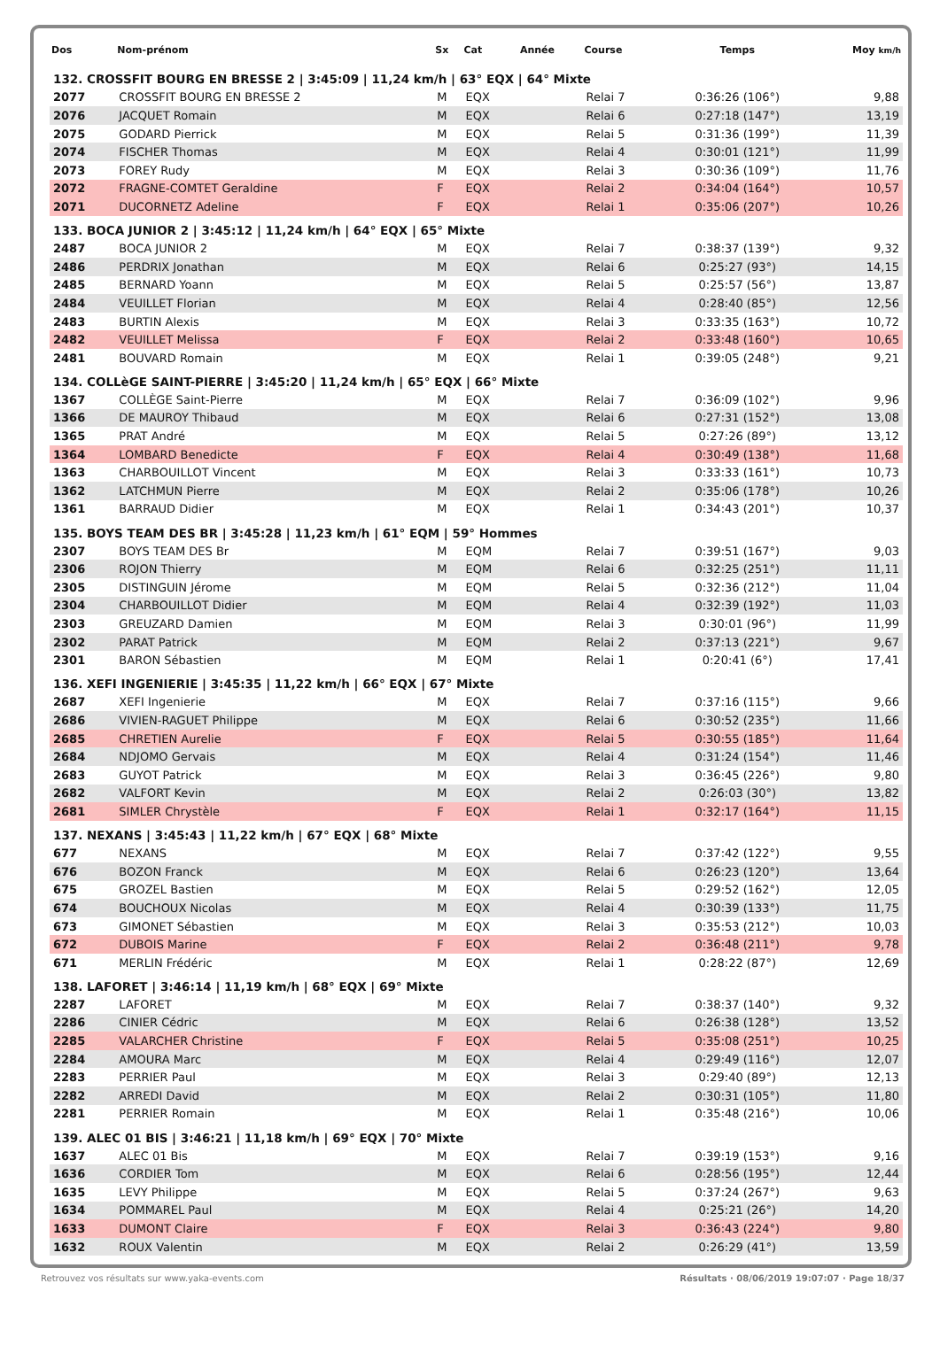| Dos | Nom-prénom | Sx | Cat | Année | Course | Temps | Moy km/h |
| --- | --- | --- | --- | --- | --- | --- | --- |
| 132. CROSSFIT BOURG EN BRESSE 2 / 3:45:09 / 11,24 km/h / 63° EQX / 64° Mixte | | | | | | | |
| 2077 | CROSSFIT BOURG EN BRESSE 2 | M | EQX | | Relai 7 | 0:36:26 (106°) | 9,88 |
| 2076 | JACQUET Romain | M | EQX | | Relai 6 | 0:27:18 (147°) | 13,19 |
| 2075 | GODARD Pierrick | M | EQX | | Relai 5 | 0:31:36 (199°) | 11,39 |
| 2074 | FISCHER Thomas | M | EQX | | Relai 4 | 0:30:01 (121°) | 11,99 |
| 2073 | FOREY Rudy | M | EQX | | Relai 3 | 0:30:36 (109°) | 11,76 |
| 2072 | FRAGNE-COMTET Geraldine | F | EQX | | Relai 2 | 0:34:04 (164°) | 10,57 |
| 2071 | DUCORNETZ Adeline | F | EQX | | Relai 1 | 0:35:06 (207°) | 10,26 |
| 133. BOCA JUNIOR 2 / 3:45:12 / 11,24 km/h / 64° EQX / 65° Mixte | | | | | | | |
| 2487 | BOCA JUNIOR 2 | M | EQX | | Relai 7 | 0:38:37 (139°) | 9,32 |
| 2486 | PERDRIX Jonathan | M | EQX | | Relai 6 | 0:25:27 (93°) | 14,15 |
| 2485 | BERNARD Yoann | M | EQX | | Relai 5 | 0:25:57 (56°) | 13,87 |
| 2484 | VEUILLET Florian | M | EQX | | Relai 4 | 0:28:40 (85°) | 12,56 |
| 2483 | BURTIN Alexis | M | EQX | | Relai 3 | 0:33:35 (163°) | 10,72 |
| 2482 | VEUILLET Melissa | F | EQX | | Relai 2 | 0:33:48 (160°) | 10,65 |
| 2481 | BOUVARD Romain | M | EQX | | Relai 1 | 0:39:05 (248°) | 9,21 |
| 134. COLLèGE SAINT-PIERRE / 3:45:20 / 11,24 km/h / 65° EQX / 66° Mixte | | | | | | | |
| 1367 | COLLÈGE Saint-Pierre | M | EQX | | Relai 7 | 0:36:09 (102°) | 9,96 |
| 1366 | DE MAUROY Thibaud | M | EQX | | Relai 6 | 0:27:31 (152°) | 13,08 |
| 1365 | PRAT André | M | EQX | | Relai 5 | 0:27:26 (89°) | 13,12 |
| 1364 | LOMBARD Benedicte | F | EQX | | Relai 4 | 0:30:49 (138°) | 11,68 |
| 1363 | CHARBOUILLOT Vincent | M | EQX | | Relai 3 | 0:33:33 (161°) | 10,73 |
| 1362 | LATCHMUN Pierre | M | EQX | | Relai 2 | 0:35:06 (178°) | 10,26 |
| 1361 | BARRAUD Didier | M | EQX | | Relai 1 | 0:34:43 (201°) | 10,37 |
| 135. BOYS TEAM DES BR / 3:45:28 / 11,23 km/h / 61° EQM / 59° Hommes | | | | | | | |
| 2307 | BOYS TEAM DES Br | M | EQM | | Relai 7 | 0:39:51 (167°) | 9,03 |
| 2306 | ROJON Thierry | M | EQM | | Relai 6 | 0:32:25 (251°) | 11,11 |
| 2305 | DISTINGUIN Jérome | M | EQM | | Relai 5 | 0:32:36 (212°) | 11,04 |
| 2304 | CHARBOUILLOT Didier | M | EQM | | Relai 4 | 0:32:39 (192°) | 11,03 |
| 2303 | GREUZARD Damien | M | EQM | | Relai 3 | 0:30:01 (96°) | 11,99 |
| 2302 | PARAT Patrick | M | EQM | | Relai 2 | 0:37:13 (221°) | 9,67 |
| 2301 | BARON Sébastien | M | EQM | | Relai 1 | 0:20:41 (6°) | 17,41 |
| 136. XEFI INGENIERIE / 3:45:35 / 11,22 km/h / 66° EQX / 67° Mixte | | | | | | | |
| 2687 | XEFI Ingenierie | M | EQX | | Relai 7 | 0:37:16 (115°) | 9,66 |
| 2686 | VIVIEN-RAGUET Philippe | M | EQX | | Relai 6 | 0:30:52 (235°) | 11,66 |
| 2685 | CHRETIEN Aurelie | F | EQX | | Relai 5 | 0:30:55 (185°) | 11,64 |
| 2684 | NDJOMO Gervais | M | EQX | | Relai 4 | 0:31:24 (154°) | 11,46 |
| 2683 | GUYOT Patrick | M | EQX | | Relai 3 | 0:36:45 (226°) | 9,80 |
| 2682 | VALFORT Kevin | M | EQX | | Relai 2 | 0:26:03 (30°) | 13,82 |
| 2681 | SIMLER Chrystèle | F | EQX | | Relai 1 | 0:32:17 (164°) | 11,15 |
| 137. NEXANS / 3:45:43 / 11,22 km/h / 67° EQX / 68° Mixte | | | | | | | |
| 677 | NEXANS | M | EQX | | Relai 7 | 0:37:42 (122°) | 9,55 |
| 676 | BOZON Franck | M | EQX | | Relai 6 | 0:26:23 (120°) | 13,64 |
| 675 | GROZEL Bastien | M | EQX | | Relai 5 | 0:29:52 (162°) | 12,05 |
| 674 | BOUCHOUX Nicolas | M | EQX | | Relai 4 | 0:30:39 (133°) | 11,75 |
| 673 | GIMONET Sébastien | M | EQX | | Relai 3 | 0:35:53 (212°) | 10,03 |
| 672 | DUBOIS Marine | F | EQX | | Relai 2 | 0:36:48 (211°) | 9,78 |
| 671 | MERLIN Frédéric | M | EQX | | Relai 1 | 0:28:22 (87°) | 12,69 |
| 138. LAFORET / 3:46:14 / 11,19 km/h / 68° EQX / 69° Mixte | | | | | | | |
| 2287 | LAFORET | M | EQX | | Relai 7 | 0:38:37 (140°) | 9,32 |
| 2286 | CINIER Cédric | M | EQX | | Relai 6 | 0:26:38 (128°) | 13,52 |
| 2285 | VALARCHER Christine | F | EQX | | Relai 5 | 0:35:08 (251°) | 10,25 |
| 2284 | AMOURA Marc | M | EQX | | Relai 4 | 0:29:49 (116°) | 12,07 |
| 2283 | PERRIER Paul | M | EQX | | Relai 3 | 0:29:40 (89°) | 12,13 |
| 2282 | ARREDI David | M | EQX | | Relai 2 | 0:30:31 (105°) | 11,80 |
| 2281 | PERRIER Romain | M | EQX | | Relai 1 | 0:35:48 (216°) | 10,06 |
| 139. ALEC 01 BIS / 3:46:21 / 11,18 km/h / 69° EQX / 70° Mixte | | | | | | | |
| 1637 | ALEC 01 Bis | M | EQX | | Relai 7 | 0:39:19 (153°) | 9,16 |
| 1636 | CORDIER Tom | M | EQX | | Relai 6 | 0:28:56 (195°) | 12,44 |
| 1635 | LEVY Philippe | M | EQX | | Relai 5 | 0:37:24 (267°) | 9,63 |
| 1634 | POMMAREL Paul | M | EQX | | Relai 4 | 0:25:21 (26°) | 14,20 |
| 1633 | DUMONT Claire | F | EQX | | Relai 3 | 0:36:43 (224°) | 9,80 |
| 1632 | ROUX Valentin | M | EQX | | Relai 2 | 0:26:29 (41°) | 13,59 |
Retrouvez vos résultats sur www.yaka-events.com Résultats · 08/06/2019 19:07:07 · Page 18/37